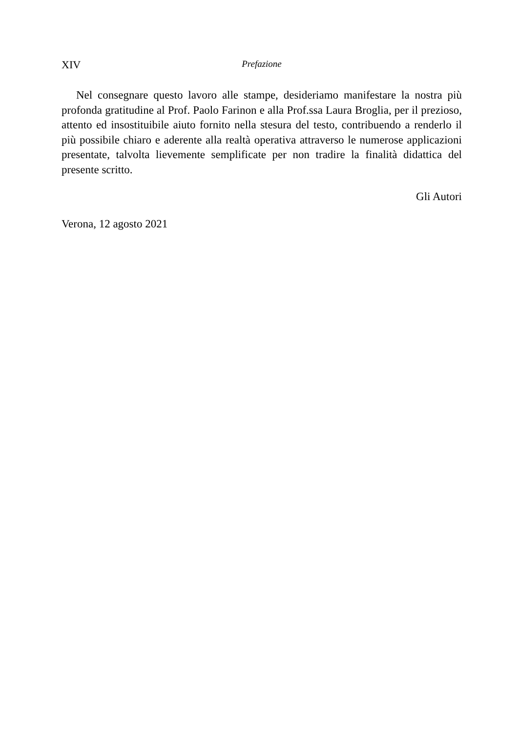XIV Prefazione
Nel consegnare questo lavoro alle stampe, desideriamo manifestare la nostra più profonda gratitudine al Prof. Paolo Farinon e alla Prof.ssa Laura Broglia, per il prezioso, attento ed insostituibile aiuto fornito nella stesura del testo, contribuendo a renderlo il più possibile chiaro e aderente alla realtà operativa attraverso le numerose applicazioni presentate, talvolta lievemente semplificate per non tradire la finalità didattica del presente scritto.
Gli Autori
Verona, 12 agosto 2021